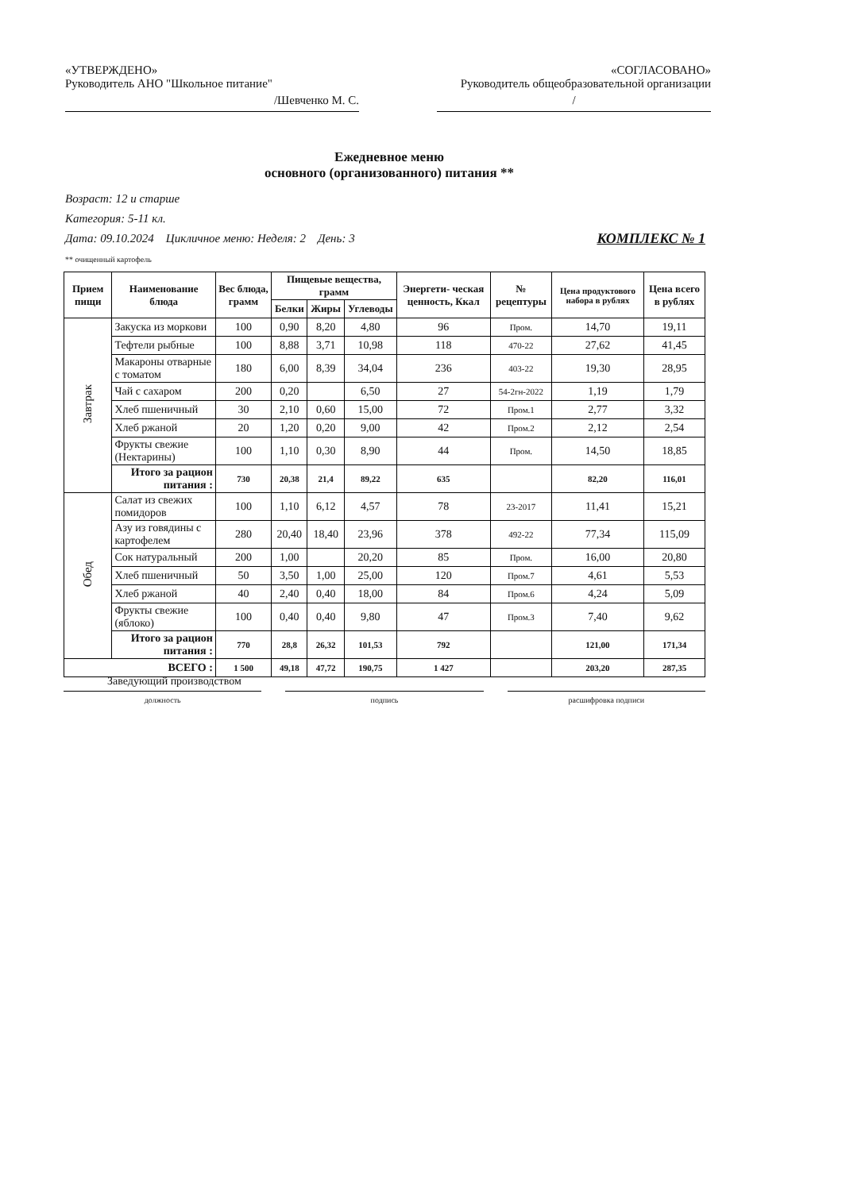«УТВЕРЖДЕНО»
Руководитель АНО "Школьное питание"
/Шевченко М. С.
«СОГЛАСОВАНО»
Руководитель общеобразовательной организации
/
Ежедневное меню
основного (организованного) питания **
Возраст: 12 и старше
Категория: 5-11 кл.
Дата: 09.10.2024 Цикличное меню: Неделя: 2 День: 3 КОМПЛЕКС № 1
** очищенный картофель
| Прием пищи | Наименование блюда | Вес блюда, грамм | Пищевые вещества, грамм | | | Энергети- ческая ценность, Ккал | № рецептуры | Цена продуктового набора в рублях | Цена всего в рублях |
| --- | --- | --- | --- | --- | --- | --- | --- | --- | --- |
| | | | Белки | Жиры | Углеводы | | | | |
| Завтрак | Закуска из моркови | 100 | 0,90 | 8,20 | 4,80 | 96 | Пром. | 14,70 | 19,11 |
| | Тефтели рыбные | 100 | 8,88 | 3,71 | 10,98 | 118 | 470-22 | 27,62 | 41,45 |
| | Макароны отварные с томатом | 180 | 6,00 | 8,39 | 34,04 | 236 | 403-22 | 19,30 | 28,95 |
| | Чай с сахаром | 200 | 0,20 | | 6,50 | 27 | 54-2гн-2022 | 1,19 | 1,79 |
| | Хлеб пшеничный | 30 | 2,10 | 0,60 | 15,00 | 72 | Пром.1 | 2,77 | 3,32 |
| | Хлеб ржаной | 20 | 1,20 | 0,20 | 9,00 | 42 | Пром.2 | 2,12 | 2,54 |
| | Фрукты свежие (Нектарины) | 100 | 1,10 | 0,30 | 8,90 | 44 | Пром. | 14,50 | 18,85 |
| | Итого за рацион питания : | 730 | 20,38 | 21,4 | 89,22 | 635 | | 82,20 | 116,01 |
| Обед | Салат из свежих помидоров | 100 | 1,10 | 6,12 | 4,57 | 78 | 23-2017 | 11,41 | 15,21 |
| | Азу из говядины с картофелем | 280 | 20,40 | 18,40 | 23,96 | 378 | 492-22 | 77,34 | 115,09 |
| | Сок натуральный | 200 | 1,00 | | 20,20 | 85 | Пром. | 16,00 | 20,80 |
| | Хлеб пшеничный | 50 | 3,50 | 1,00 | 25,00 | 120 | Пром.7 | 4,61 | 5,53 |
| | Хлеб ржаной | 40 | 2,40 | 0,40 | 18,00 | 84 | Пром.6 | 4,24 | 5,09 |
| | Фрукты свежие (яблоко) | 100 | 0,40 | 0,40 | 9,80 | 47 | Пром.3 | 7,40 | 9,62 |
| | Итого за рацион питания : | 770 | 28,8 | 26,32 | 101,53 | 792 | | 121,00 | 171,34 |
| ВСЕГО : | | 1 500 | 49,18 | 47,72 | 190,75 | 1 427 | | 203,20 | 287,35 |
Заведующий производством
должность подпись расшифровка подписи